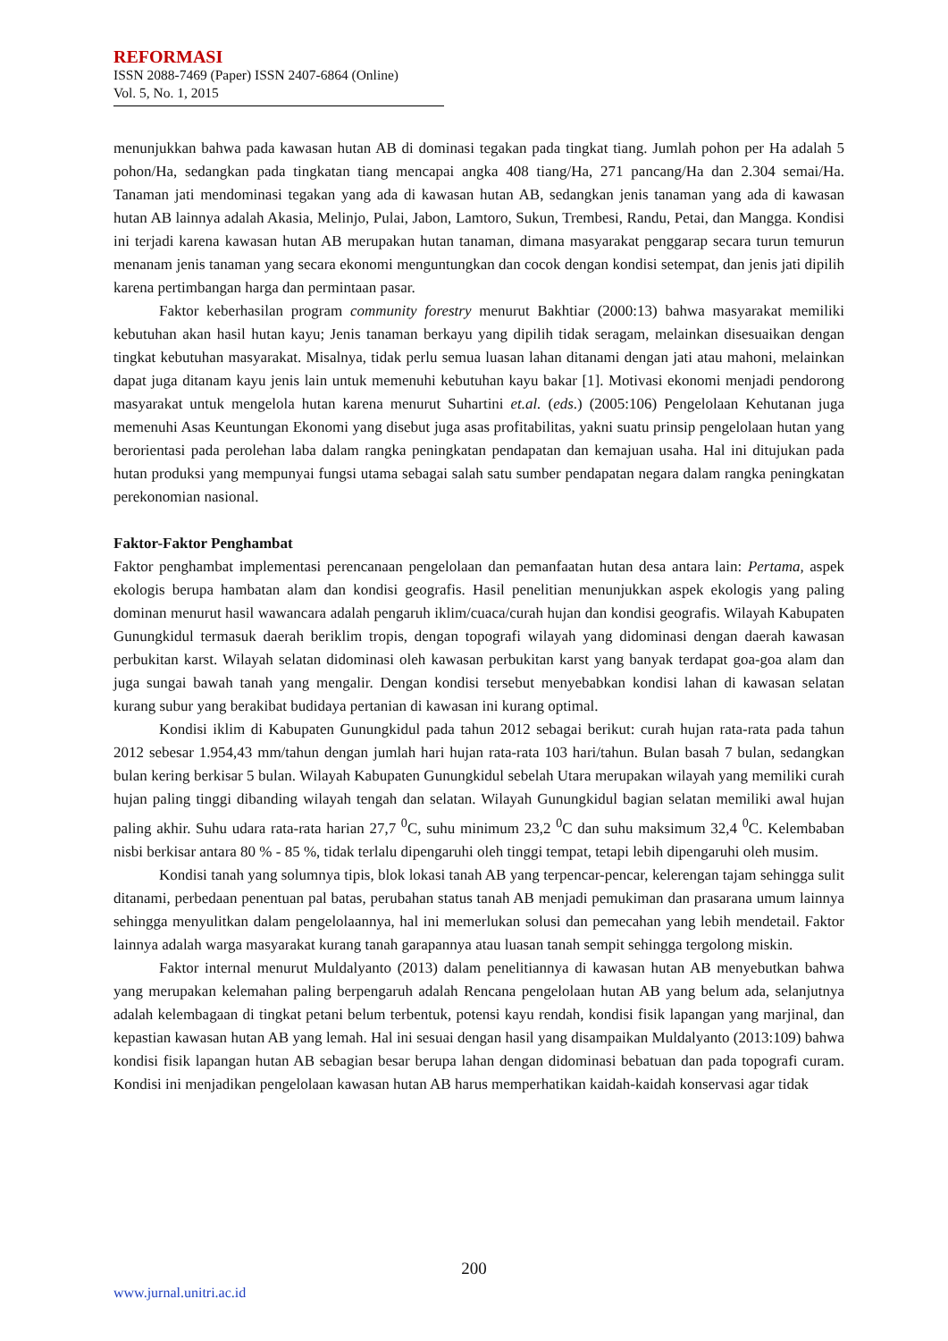REFORMASI
ISSN 2088-7469 (Paper) ISSN 2407-6864 (Online)
Vol. 5, No. 1, 2015
menunjukkan bahwa pada kawasan hutan AB di dominasi tegakan pada tingkat tiang. Jumlah pohon per Ha adalah 5 pohon/Ha, sedangkan pada tingkatan tiang mencapai angka 408 tiang/Ha, 271 pancang/Ha dan 2.304 semai/Ha. Tanaman jati mendominasi tegakan yang ada di kawasan hutan AB, sedangkan jenis tanaman yang ada di kawasan hutan AB lainnya adalah Akasia, Melinjo, Pulai, Jabon, Lamtoro, Sukun, Trembesi, Randu, Petai, dan Mangga. Kondisi ini terjadi karena kawasan hutan AB merupakan hutan tanaman, dimana masyarakat penggarap secara turun temurun menanam jenis tanaman yang secara ekonomi menguntungkan dan cocok dengan kondisi setempat, dan jenis jati dipilih karena pertimbangan harga dan permintaan pasar.
Faktor keberhasilan program community forestry menurut Bakhtiar (2000:13) bahwa masyarakat memiliki kebutuhan akan hasil hutan kayu; Jenis tanaman berkayu yang dipilih tidak seragam, melainkan disesuaikan dengan tingkat kebutuhan masyarakat. Misalnya, tidak perlu semua luasan lahan ditanami dengan jati atau mahoni, melainkan dapat juga ditanam kayu jenis lain untuk memenuhi kebutuhan kayu bakar [1]. Motivasi ekonomi menjadi pendorong masyarakat untuk mengelola hutan karena menurut Suhartini et.al. (eds.) (2005:106) Pengelolaan Kehutanan juga memenuhi Asas Keuntungan Ekonomi yang disebut juga asas profitabilitas, yakni suatu prinsip pengelolaan hutan yang berorientasi pada perolehan laba dalam rangka peningkatan pendapatan dan kemajuan usaha. Hal ini ditujukan pada hutan produksi yang mempunyai fungsi utama sebagai salah satu sumber pendapatan negara dalam rangka peningkatan perekonomian nasional.
Faktor-Faktor Penghambat
Faktor penghambat implementasi perencanaan pengelolaan dan pemanfaatan hutan desa antara lain: Pertama, aspek ekologis berupa hambatan alam dan kondisi geografis. Hasil penelitian menunjukkan aspek ekologis yang paling dominan menurut hasil wawancara adalah pengaruh iklim/cuaca/curah hujan dan kondisi geografis. Wilayah Kabupaten Gunungkidul termasuk daerah beriklim tropis, dengan topografi wilayah yang didominasi dengan daerah kawasan perbukitan karst. Wilayah selatan didominasi oleh kawasan perbukitan karst yang banyak terdapat goa-goa alam dan juga sungai bawah tanah yang mengalir. Dengan kondisi tersebut menyebabkan kondisi lahan di kawasan selatan kurang subur yang berakibat budidaya pertanian di kawasan ini kurang optimal.
Kondisi iklim di Kabupaten Gunungkidul pada tahun 2012 sebagai berikut: curah hujan rata-rata pada tahun 2012 sebesar 1.954,43 mm/tahun dengan jumlah hari hujan rata-rata 103 hari/tahun. Bulan basah 7 bulan, sedangkan bulan kering berkisar 5 bulan. Wilayah Kabupaten Gunungkidul sebelah Utara merupakan wilayah yang memiliki curah hujan paling tinggi dibanding wilayah tengah dan selatan. Wilayah Gunungkidul bagian selatan memiliki awal hujan paling akhir. Suhu udara rata-rata harian 27,7 <sup>0</sup>C, suhu minimum 23,2 <sup>0</sup>C dan suhu maksimum 32,4 <sup>0</sup>C. Kelembaban nisbi berkisar antara 80 % - 85 %, tidak terlalu dipengaruhi oleh tinggi tempat, tetapi lebih dipengaruhi oleh musim.
Kondisi tanah yang solumnya tipis, blok lokasi tanah AB yang terpencar-pencar, kelerengan tajam sehingga sulit ditanami, perbedaan penentuan pal batas, perubahan status tanah AB menjadi pemukiman dan prasarana umum lainnya sehingga menyulitkan dalam pengelolaannya, hal ini memerlukan solusi dan pemecahan yang lebih mendetail. Faktor lainnya adalah warga masyarakat kurang tanah garapannya atau luasan tanah sempit sehingga tergolong miskin.
Faktor internal menurut Muldalyanto (2013) dalam penelitiannya di kawasan hutan AB menyebutkan bahwa yang merupakan kelemahan paling berpengaruh adalah Rencana pengelolaan hutan AB yang belum ada, selanjutnya adalah kelembagaan di tingkat petani belum terbentuk, potensi kayu rendah, kondisi fisik lapangan yang marjinal, dan kepastian kawasan hutan AB yang lemah. Hal ini sesuai dengan hasil yang disampaikan Muldalyanto (2013:109) bahwa kondisi fisik lapangan hutan AB sebagian besar berupa lahan dengan didominasi bebatuan dan pada topografi curam. Kondisi ini menjadikan pengelolaan kawasan hutan AB harus memperhatikan kaidah-kaidah konservasi agar tidak
200
www.jurnal.unitri.ac.id